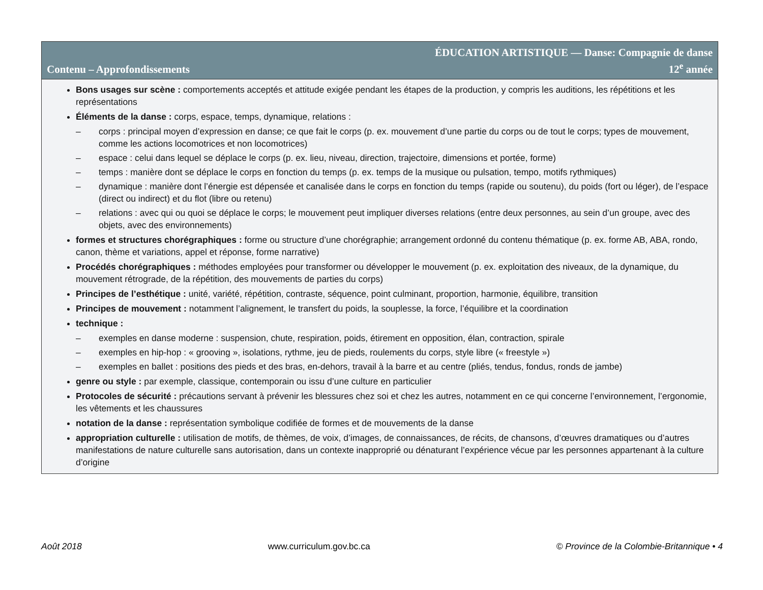Contenu – Approfondissements
ÉDUCATION ARTISTIQUE — Danse: Compagnie de danse
12<sup>e</sup> année
Bons usages sur scène : comportements acceptés et attitude exigée pendant les étapes de la production, y compris les auditions, les répétitions et les représentations
Éléments de la danse : corps, espace, temps, dynamique, relations :
– corps : principal moyen d’expression en danse; ce que fait le corps (p. ex. mouvement d’une partie du corps ou de tout le corps; types de mouvement, comme les actions locomotrices et non locomotrices)
– espace : celui dans lequel se déplace le corps (p. ex. lieu, niveau, direction, trajectoire, dimensions et portée, forme)
– temps : manière dont se déplace le corps en fonction du temps (p. ex. temps de la musique ou pulsation, tempo, motifs rythmiques)
– dynamique : manière dont l’énergie est dépensée et canalisée dans le corps en fonction du temps (rapide ou soutenu), du poids (fort ou léger), de l’espace (direct ou indirect) et du flot (libre ou retenu)
– relations : avec qui ou quoi se déplace le corps; le mouvement peut impliquer diverses relations (entre deux personnes, au sein d’un groupe, avec des objets, avec des environnements)
formes et structures chorégraphiques : forme ou structure d’une chorégraphie; arrangement ordonné du contenu thématique (p. ex. forme AB, ABA, rondo, canon, thème et variations, appel et réponse, forme narrative)
Procédés chorégraphiques : méthodes employées pour transformer ou développer le mouvement (p. ex. exploitation des niveaux, de la dynamique, du mouvement rétrograde, de la répétition, des mouvements de parties du corps)
Principes de l’esthétique : unité, variété, répétition, contraste, séquence, point culminant, proportion, harmonie, équilibre, transition
Principes de mouvement : notamment l’alignement, le transfert du poids, la souplesse, la force, l’équilibre et la coordination
technique :
– exemples en danse moderne : suspension, chute, respiration, poids, étirement en opposition, élan, contraction, spirale
– exemples en hip-hop : « grooving », isolations, rythme, jeu de pieds, roulements du corps, style libre (« freestyle »)
– exemples en ballet : positions des pieds et des bras, en-dehors, travail à la barre et au centre (pliés, tendus, fondus, ronds de jambe)
genre ou style : par exemple, classique, contemporain ou issu d’une culture en particulier
Protocoles de sécurité : précautions servant à prévenir les blessures chez soi et chez les autres, notamment en ce qui concerne l’environnement, l’ergonomie, les vêtements et les chaussures
notation de la danse : représentation symbolique codifiée de formes et de mouvements de la danse
appropriation culturelle : utilisation de motifs, de thèmes, de voix, d’images, de connaissances, de récits, de chansons, d’œuvres dramatiques ou d’autres manifestations de nature culturelle sans autorisation, dans un contexte inapproprié ou dénaturant l’expérience vécue par les personnes appartenant à la culture d’origine
Août 2018 www.curriculum.gov.bc.ca © Province de la Colombie-Britannique • 4